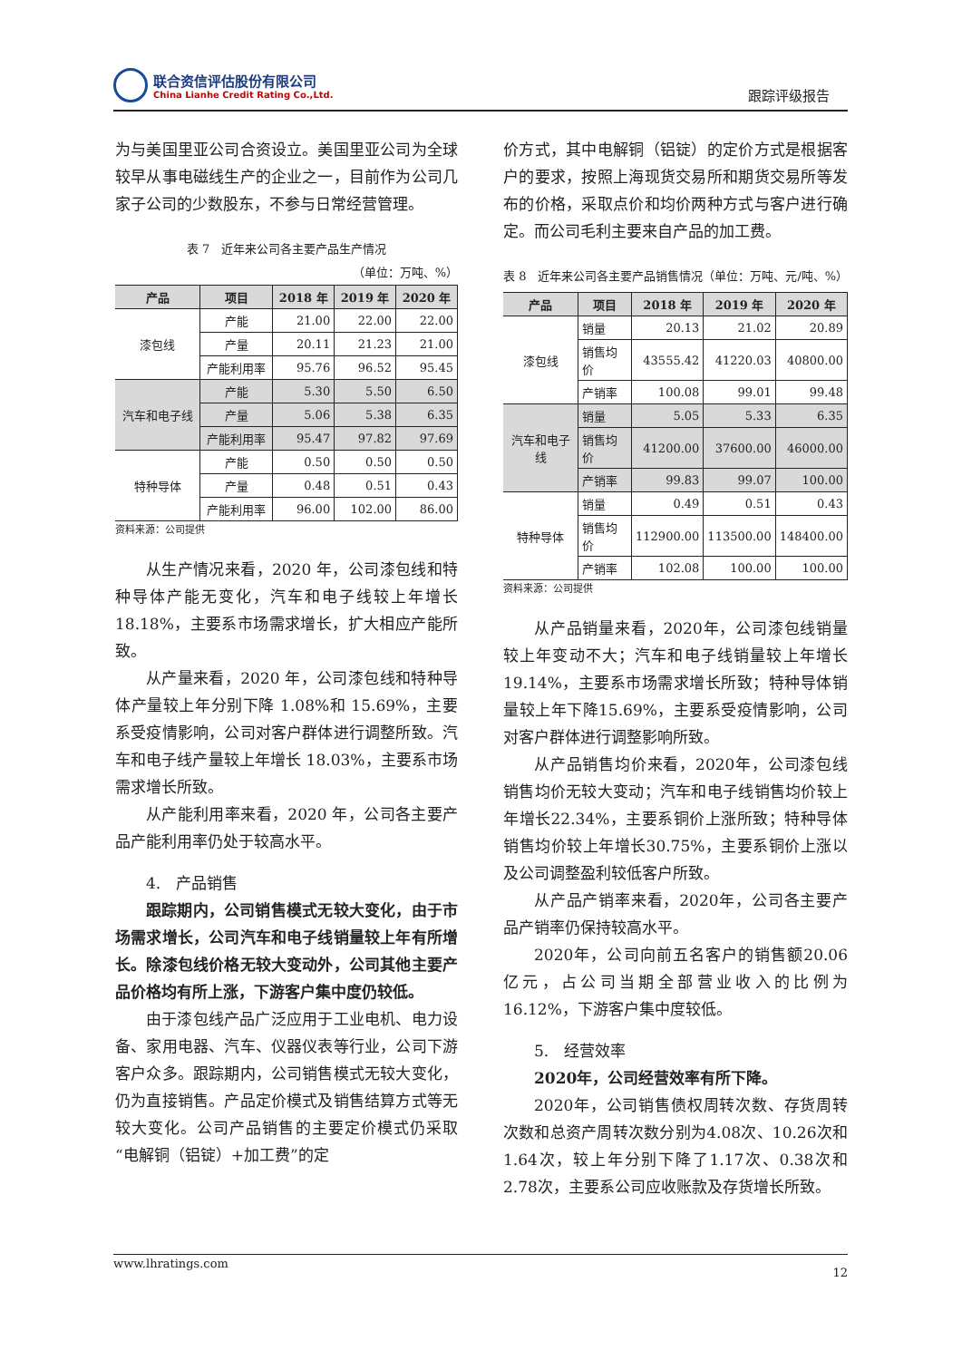联合资信评估股份有限公司
China Lianhe Credit Rating Co.,Ltd.
跟踪评级报告
为与美国里亚公司合资设立。美国里亚公司为全球较早从事电磁线生产的企业之一，目前作为公司几家子公司的少数股东，不参与日常经营管理。
表 7　近年来公司各主要产品生产情况
（单位：万吨、%）
| 产品 | 项目 | 2018 年 | 2019 年 | 2020 年 |
| --- | --- | --- | --- | --- |
| 漆包线 | 产能 | 21.00 | 22.00 | 22.00 |
| | 产量 | 20.11 | 21.23 | 21.00 |
| | 产能利用率 | 95.76 | 96.52 | 95.45 |
| 汽车和电子线 | 产能 | 5.30 | 5.50 | 6.50 |
| | 产量 | 5.06 | 5.38 | 6.35 |
| | 产能利用率 | 95.47 | 97.82 | 97.69 |
| 特种导体 | 产能 | 0.50 | 0.50 | 0.50 |
| | 产量 | 0.48 | 0.51 | 0.43 |
| | 产能利用率 | 96.00 | 102.00 | 86.00 |
资料来源：公司提供
从生产情况来看，2020 年，公司漆包线和特种导体产能无变化，汽车和电子线较上年增长 18.18%，主要系市场需求增长，扩大相应产能所致。
从产量来看，2020 年，公司漆包线和特种导体产量较上年分别下降 1.08%和 15.69%，主要系受疫情影响，公司对客户群体进行调整所致。汽车和电子线产量较上年增长 18.03%，主要系市场需求增长所致。
从产能利用率来看，2020 年，公司各主要产品产能利用率仍处于较高水平。
4.　产品销售
跟踪期内，公司销售模式无较大变化，由于市场需求增长，公司汽车和电子线销量较上年有所增长。除漆包线价格无较大变动外，公司其他主要产品价格均有所上涨，下游客户集中度仍较低。
由于漆包线产品广泛应用于工业电机、电力设备、家用电器、汽车、仪器仪表等行业，公司下游客户众多。跟踪期内，公司销售模式无较大变化，仍为直接销售。产品定价模式及销售结算方式等无较大变化。公司产品销售的主要定价模式仍采取“电解铜（铝锭）+加工费”的定
价方式，其中电解铜（铝锭）的定价方式是根据客户的要求，按照上海现货交易所和期货交易所等发布的价格，采取点价和均价两种方式与客户进行确定。而公司毛利主要来自产品的加工费。
表 8　近年来公司各主要产品销售情况（单位：万吨、元/吨、%）
| 产品 | 项目 | 2018 年 | 2019 年 | 2020 年 |
| --- | --- | --- | --- | --- |
| 漆包线 | 销量 | 20.13 | 21.02 | 20.89 |
| | 销售均价 | 43555.42 | 41220.03 | 40800.00 |
| | 产销率 | 100.08 | 99.01 | 99.48 |
| 汽车和电子线 | 销量 | 5.05 | 5.33 | 6.35 |
| | 销售均价 | 41200.00 | 37600.00 | 46000.00 |
| | 产销率 | 99.83 | 99.07 | 100.00 |
| 特种导体 | 销量 | 0.49 | 0.51 | 0.43 |
| | 销售均价 | 112900.00 | 113500.00 | 148400.00 |
| | 产销率 | 102.08 | 100.00 | 100.00 |
资料来源：公司提供
从产品销量来看，2020年，公司漆包线销量较上年变动不大；汽车和电子线销量较上年增长19.14%，主要系市场需求增长所致；特种导体销量较上年下降15.69%，主要系受疫情影响，公司对客户群体进行调整影响所致。
从产品销售均价来看，2020年，公司漆包线销售均价无较大变动；汽车和电子线销售均价较上年增长22.34%，主要系铜价上涨所致；特种导体销售均价较上年增长30.75%，主要系铜价上涨以及公司调整盈利较低客户所致。
从产品产销率来看，2020年，公司各主要产品产销率仍保持较高水平。
2020年，公司向前五名客户的销售额20.06亿元，占公司当期全部营业收入的比例为16.12%，下游客户集中度较低。
5.　经营效率
2020年，公司经营效率有所下降。
2020年，公司销售债权周转次数、存货周转次数和总资产周转次数分别为4.08次、10.26次和1.64次，较上年分别下降了1.17次、0.38次和2.78次，主要系公司应收账款及存货增长所致。
www.lhratings.com 12